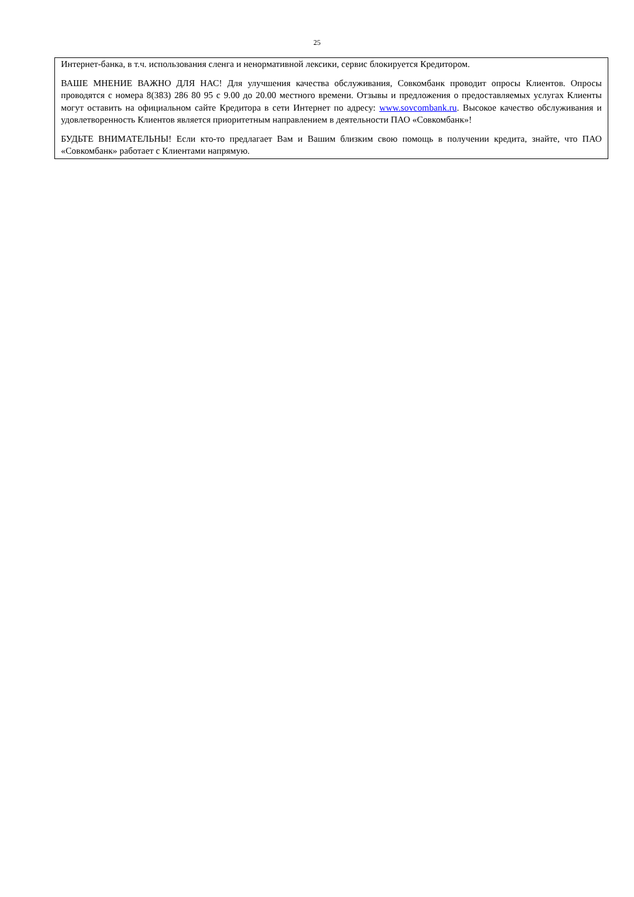25
Интернет-банка, в т.ч. использования сленга и ненормативной лексики, сервис блокируется Кредитором.
ВАШЕ МНЕНИЕ ВАЖНО ДЛЯ НАС! Для улучшения качества обслуживания, Совкомбанк проводит опросы Клиентов. Опросы проводятся с номера 8(383) 286 80 95 с 9.00 до 20.00 местного времени. Отзывы и предложения о предоставляемых услугах Клиенты могут оставить на официальном сайте Кредитора в сети Интернет по адресу: www.sovcombank.ru. Высокое качество обслуживания и удовлетворенность Клиентов является приоритетным направлением в деятельности ПАО «Совкомбанк»!
БУДЬТЕ ВНИМАТЕЛЬНЫ! Если кто-то предлагает Вам и Вашим близким свою помощь в получении кредита, знайте, что ПАО «Совкомбанк» работает с Клиентами напрямую.